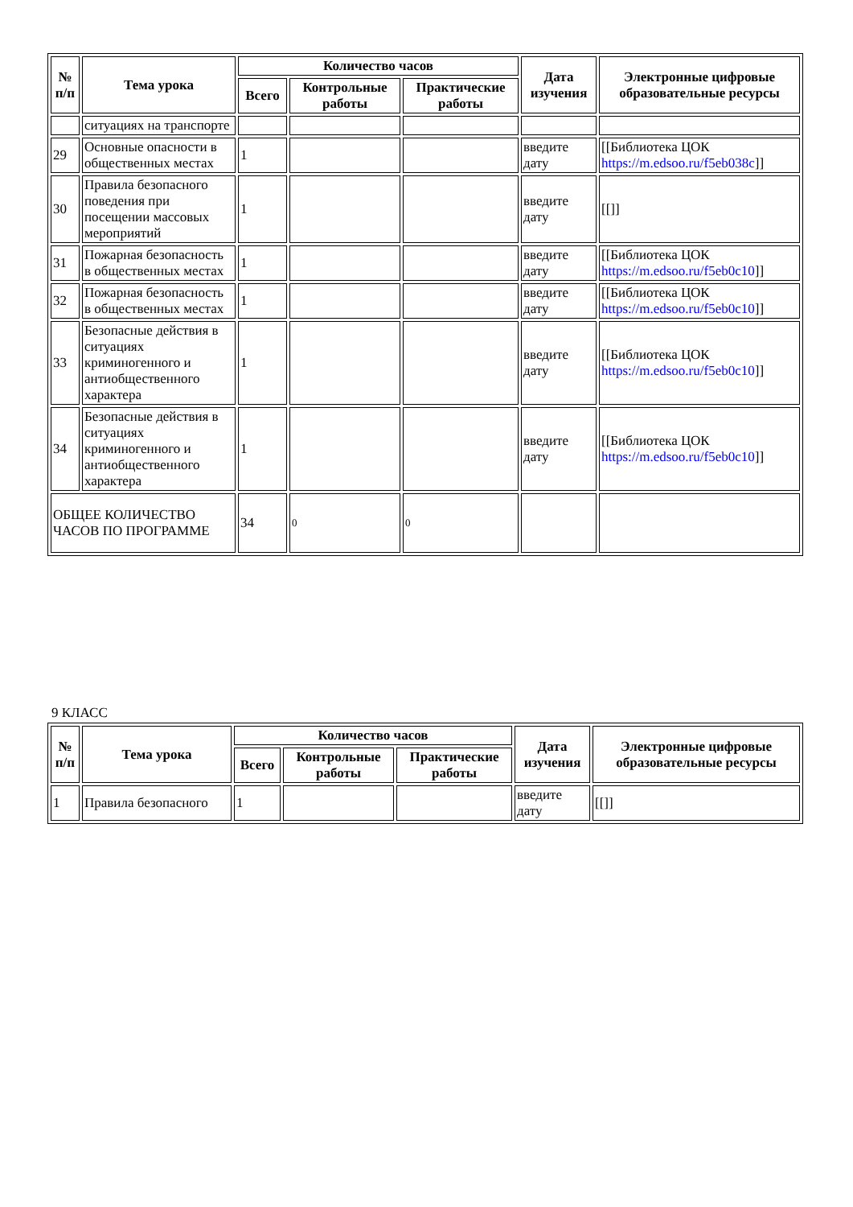| № п/п | Тема урока | Количество часов | | | Дата изучения | Электронные цифровые образовательные ресурсы |
| --- | --- | --- | --- | --- | --- | --- |
| | | Всего | Контрольные работы | Практические работы | | |
| | ситуациях на транспорте | | | | | |
| 29 | Основные опасности в общественных местах | 1 | | | введите дату | [[Библиотека ЦОК https://m.edsoo.ru/f5eb038c ]] |
| 30 | Правила безопасного поведения при посещении массовых мероприятий | 1 | | | введите дату | [[]] |
| 31 | Пожарная безопасность в общественных местах | 1 | | | введите дату | [[Библиотека ЦОК https://m.edsoo.ru/f5eb0c10 ]] |
| 32 | Пожарная безопасность в общественных местах | 1 | | | введите дату | [[Библиотека ЦОК https://m.edsoo.ru/f5eb0c10 ]] |
| 33 | Безопасные действия в ситуациях криминогенного и антиобщественного характера | 1 | | | введите дату | [[Библиотека ЦОК https://m.edsoo.ru/f5eb0c10 ]] |
| 34 | Безопасные действия в ситуациях криминогенного и антиобщественного характера | 1 | | | введите дату | [[Библиотека ЦОК https://m.edsoo.ru/f5eb0c10 ]] |
| ОБЩЕЕ КОЛИЧЕСТВО ЧАСОВ ПО ПРОГРАММЕ | | 34 | 0 | 0 | | |
9 КЛАСС
| № п/п | Тема урока | Количество часов | | | Дата изучения | Электронные цифровые образовательные ресурсы |
| --- | --- | --- | --- | --- | --- | --- |
| | | Всего | Контрольные работы | Практические работы | | |
| 1 | Правила безопасного | 1 | | | введите дату | [[]] |